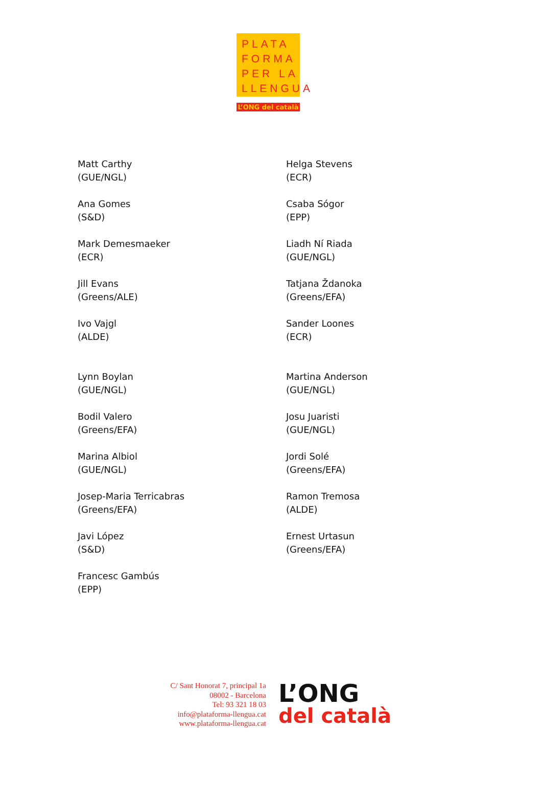PLATA
FORMA
PER LA
LLENGUA
L’ONG del català
Matt Carthy
(GUE/NGL)
Ana Gomes
(S&D)
Mark Demesmaeker
(ECR)
Jill Evans
(Greens/ALE)
Ivo Vajgl
(ALDE)
Lynn Boylan
(GUE/NGL)
Bodil Valero
(Greens/EFA)
Marina Albiol
(GUE/NGL)
Josep-Maria Terricabras
(Greens/EFA)
Javi López
(S&D)
Francesc Gambús
(EPP)
Helga Stevens
(ECR)
Csaba Sógor
(EPP)
Liadh Ní Riada
(GUE/NGL)
Tatjana Ždanoka
(Greens/EFA)
Sander Loones
(ECR)
Martina Anderson
(GUE/NGL)
Josu Juaristi
(GUE/NGL)
Jordi Solé
(Greens/EFA)
Ramon Tremosa
(ALDE)
Ernest Urtasun
(Greens/EFA)
C/ Sant Honorat 7, principal 1a
08002 - Barcelona
Tel: 93 321 18 03
info@plataforma-llengua.cat
www.plataforma-llengua.cat
L’ONG
del català